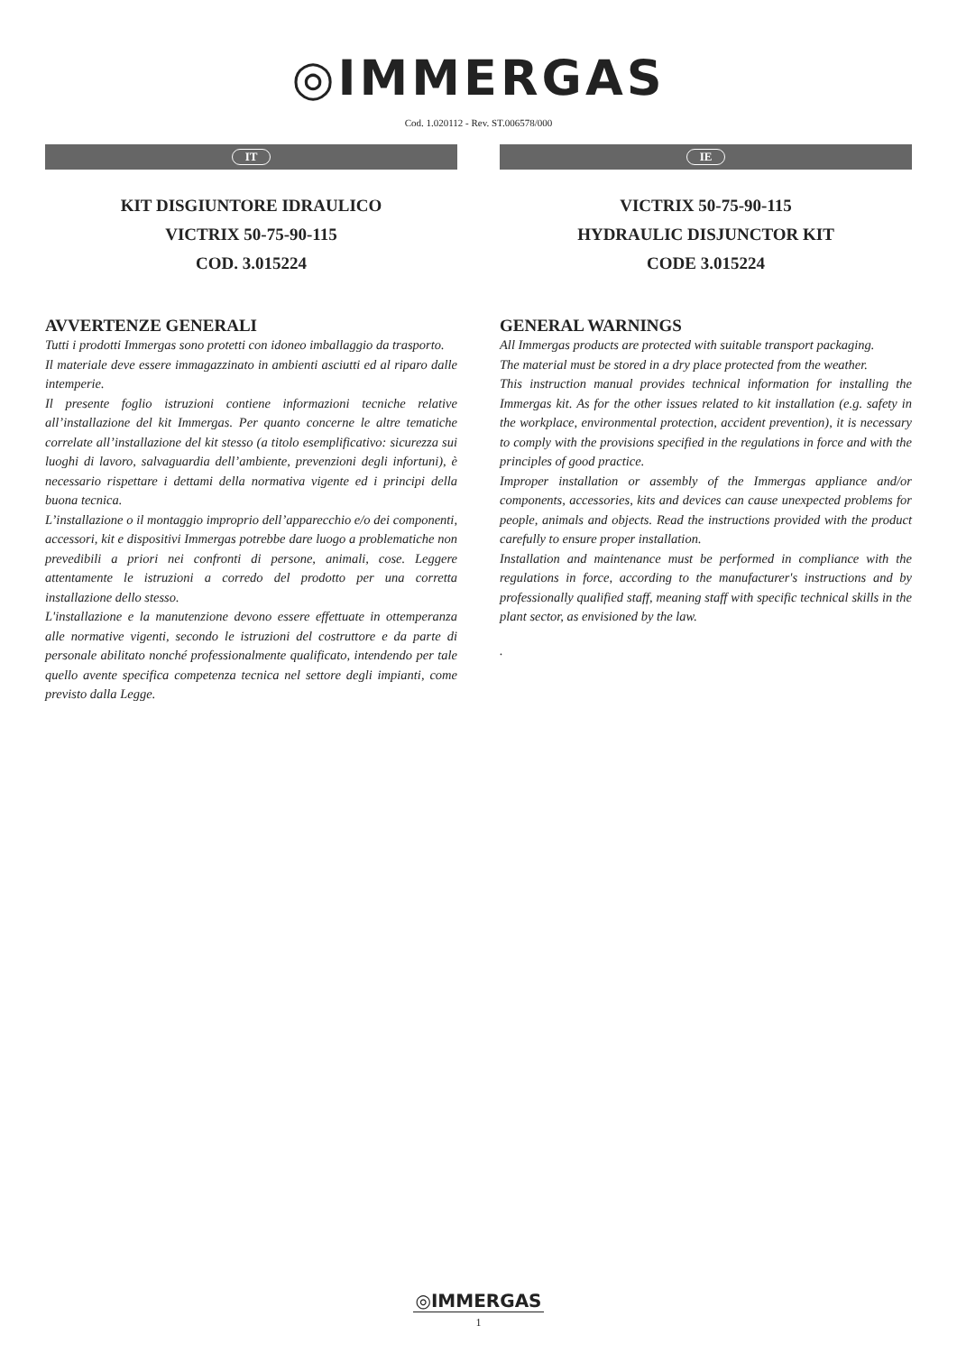◎IMMERGAS
Cod. 1.020112 - Rev. ST.006578/000
IT
KIT DISGIUNTORE IDRAULICO
VICTRIX 50-75-90-115
COD. 3.015224
AVVERTENZE GENERALI
Tutti i prodotti Immergas sono protetti con idoneo imballaggio da trasporto.
Il materiale deve essere immagazzinato in ambienti asciutti ed al riparo dalle intemperie.
Il presente foglio istruzioni contiene informazioni tecniche relative all’installazione del kit Immergas. Per quanto concerne le altre tematiche correlate all’installazione del kit stesso (a titolo esemplificativo: sicurezza sui luoghi di lavoro, salvaguardia dell’ambiente, prevenzioni degli infortuni), è necessario rispettare i dettami della normativa vigente ed i principi della buona tecnica.
L’installazione o il montaggio improprio dell’apparecchio e/o dei componenti, accessori, kit e dispositivi Immergas potrebbe dare luogo a problematiche non prevedibili a priori nei confronti di persone, animali, cose. Leggere attentamente le istruzioni a corredo del prodotto per una corretta installazione dello stesso.
L'installazione e la manutenzione devono essere effettuate in ottemperanza alle normative vigenti, secondo le istruzioni del costruttore e da parte di personale abilitato nonché professionalmente qualificato, intendendo per tale quello avente specifica competenza tecnica nel settore degli impianti, come previsto dalla Legge.
IE
VICTRIX 50-75-90-115
HYDRAULIC DISJUNCTOR KIT
CODE 3.015224
GENERAL WARNINGS
All Immergas products are protected with suitable transport packaging.
The material must be stored in a dry place protected from the weather.
This instruction manual provides technical information for installing the Immergas kit. As for the other issues related to kit installation (e.g. safety in the workplace, environmental protection, accident prevention), it is necessary to comply with the provisions specified in the regulations in force and with the principles of good practice.
Improper installation or assembly of the Immergas appliance and/or components, accessories, kits and devices can cause unexpected problems for people, animals and objects. Read the instructions provided with the product carefully to ensure proper installation.
Installation and maintenance must be performed in compliance with the regulations in force, according to the manufacturer's instructions and by professionally qualified staff, meaning staff with specific technical skills in the plant sector, as envisioned by the law.
.
◎IMMERGAS
1